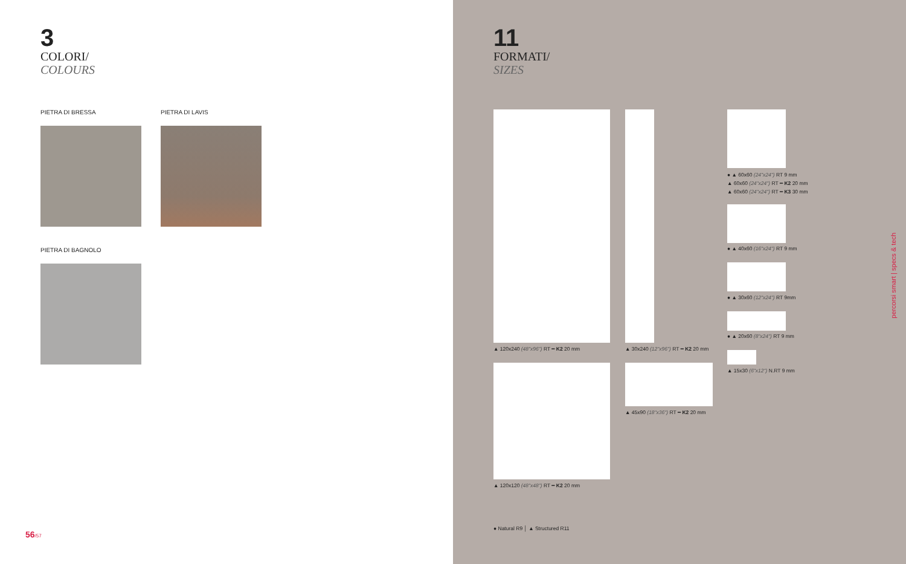3
COLORI/
COLOURS
PIETRA DI BRESSA PIETRA DI LAVIS
PIETRA DI BAGNOLO
56/57
11
FORMATI/
SIZES
▲ 120x240 (48"x96") RT ━ K2 20 mm ▲ 30x240 (12"x96") RT ━ K2 20 mm
▲ 120x120 (48"x48") RT ━ K2 20 mm
▲ 45x90 (18"x36") RT ━ K2 20 mm
● ▲ 60x60 (24"x24") RT 9 mm
▲ 60x60 (24"x24") RT ━ K2 20 mm
▲ 60x60 (24"x24") RT ━ K3 30 mm
● ▲ 40x60 (16"x24") RT 9 mm
● ▲ 30x60 (12"x24") RT 9mm
● ▲ 20x60 (8"x24") RT 9 mm
▲ 15x30 (6"x12") N.RT 9 mm
● Natural R9 │ ▲ Structured R11
percorsi smart | specs & tech